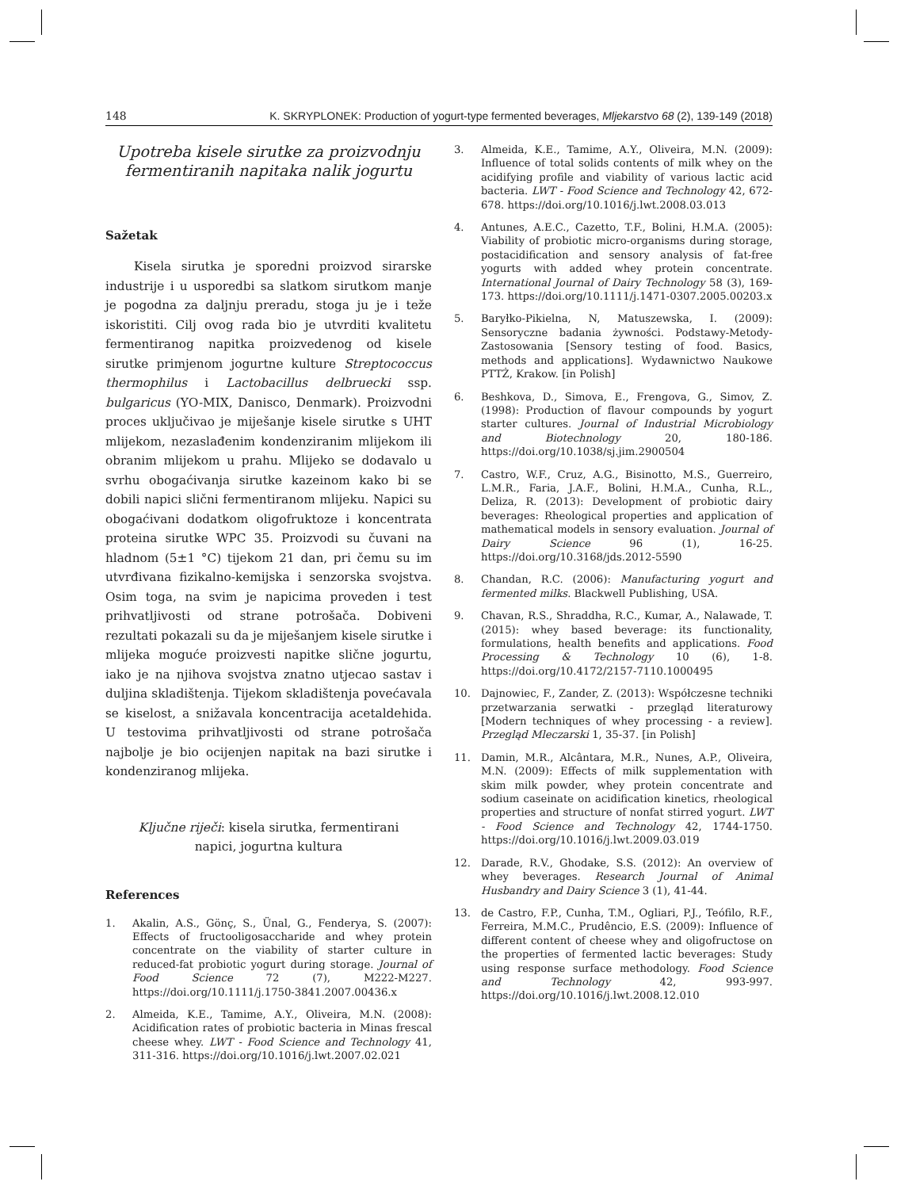148 K. SKRYPLONEK: Production of yogurt-type fermented beverages, Mljekarstvo 68 (2), 139-149 (2018)
Upotreba kisele sirutke za proizvodnju fermentiranih napitaka nalik jogurtu
Sažetak
Kisela sirutka je sporedni proizvod sirarske industrije i u usporedbi sa slatkom sirutkom manje je pogodna za daljnju preradu, stoga ju je i teže iskoristiti. Cilj ovog rada bio je utvrditi kvalitetu fermentiranog napitka proizvedenog od kisele sirutke primjenom jogurtne kulture Streptococcus thermophilus i Lactobacillus delbruecki ssp. bulgaricus (YO-MIX, Danisco, Denmark). Proizvodni proces uključivao je miješanje kisele sirutke s UHT mlijekom, nezaslađenim kondenziranim mlijekom ili obranim mlijekom u prahu. Mlijeko se dodavalo u svrhu obogaćivanja sirutke kazeinom kako bi se dobili napici slični fermentiranom mlijeku. Napici su obogaćivani dodatkom oligofruktoze i koncentrata proteina sirutke WPC 35. Proizvodi su čuvani na hladnom (5±1 °C) tijekom 21 dan, pri čemu su im utvrđivana fizikalno-kemijska i senzorska svojstva. Osim toga, na svim je napicima proveden i test prihvatljivosti od strane potrošača. Dobiveni rezultati pokazali su da je miješanjem kisele sirutke i mlijeka moguće proizvesti napitke slične jogurtu, iako je na njihova svojstva znatno utjecao sastav i duljina skladištenja. Tijekom skladištenja povećavala se kiselost, a snižavala koncentracija acetaldehida. U testovima prihvatljivosti od strane potrošača najbolje je bio ocijenjen napitak na bazi sirutke i kondenziranog mlijeka.
Ključne riječi: kisela sirutka, fermentirani
napici, jogurtna kultura
References
1. Akalin, A.S., Gönç, S., Ünal, G., Fenderya, S. (2007): Effects of fructooligosaccharide and whey protein concentrate on the viability of starter culture in reduced-fat probiotic yogurt during storage. Journal of Food Science 72 (7), M222-M227. https://doi.org/10.1111/j.1750-3841.2007.00436.x
2. Almeida, K.E., Tamime, A.Y., Oliveira, M.N. (2008): Acidification rates of probiotic bacteria in Minas frescal cheese whey. LWT - Food Science and Technology 41, 311-316. https://doi.org/10.1016/j.lwt.2007.02.021
3. Almeida, K.E., Tamime, A.Y., Oliveira, M.N. (2009): Influence of total solids contents of milk whey on the acidifying profile and viability of various lactic acid bacteria. LWT - Food Science and Technology 42, 672-678. https://doi.org/10.1016/j.lwt.2008.03.013
4. Antunes, A.E.C., Cazetto, T.F., Bolini, H.M.A. (2005): Viability of probiotic micro-organisms during storage, postacidification and sensory analysis of fat-free yogurts with added whey protein concentrate. International Journal of Dairy Technology 58 (3), 169-173. https://doi.org/10.1111/j.1471-0307.2005.00203.x
5. Baryłko-Pikielna, N, Matuszewska, I. (2009): Sensoryczne badania żywności. Podstawy-Metody-Zastosowania [Sensory testing of food. Basics, methods and applications]. Wydawnictwo Naukowe PTTŻ, Krakow. [in Polish]
6. Beshkova, D., Simova, E., Frengova, G., Simov, Z. (1998): Production of flavour compounds by yogurt starter cultures. Journal of Industrial Microbiology and Biotechnology 20, 180-186. https://doi.org/10.1038/sj.jim.2900504
7. Castro, W.F., Cruz, A.G., Bisinotto, M.S., Guerreiro, L.M.R., Faria, J.A.F., Bolini, H.M.A., Cunha, R.L., Deliza, R. (2013): Development of probiotic dairy beverages: Rheological properties and application of mathematical models in sensory evaluation. Journal of Dairy Science 96 (1), 16-25. https://doi.org/10.3168/jds.2012-5590
8. Chandan, R.C. (2006): Manufacturing yogurt and fermented milks. Blackwell Publishing, USA.
9. Chavan, R.S., Shraddha, R.C., Kumar, A., Nalawade, T. (2015): whey based beverage: its functionality, formulations, health benefits and applications. Food Processing & Technology 10 (6), 1-8. https://doi.org/10.4172/2157-7110.1000495
10. Dajnowiec, F., Zander, Z. (2013): Współczesne techniki przetwarzania serwatki - przegląd literaturowy [Modern techniques of whey processing - a review]. Przegląd Mleczarski 1, 35-37. [in Polish]
11. Damin, M.R., Alcântara, M.R., Nunes, A.P., Oliveira, M.N. (2009): Effects of milk supplementation with skim milk powder, whey protein concentrate and sodium caseinate on acidification kinetics, rheological properties and structure of nonfat stirred yogurt. LWT - Food Science and Technology 42, 1744-1750. https://doi.org/10.1016/j.lwt.2009.03.019
12. Darade, R.V., Ghodake, S.S. (2012): An overview of whey beverages. Research Journal of Animal Husbandry and Dairy Science 3 (1), 41-44.
13. de Castro, F.P., Cunha, T.M., Ogliari, P.J., Teófilo, R.F., Ferreira, M.M.C., Prudêncio, E.S. (2009): Influence of different content of cheese whey and oligofructose on the properties of fermented lactic beverages: Study using response surface methodology. Food Science and Technology 42, 993-997. https://doi.org/10.1016/j.lwt.2008.12.010